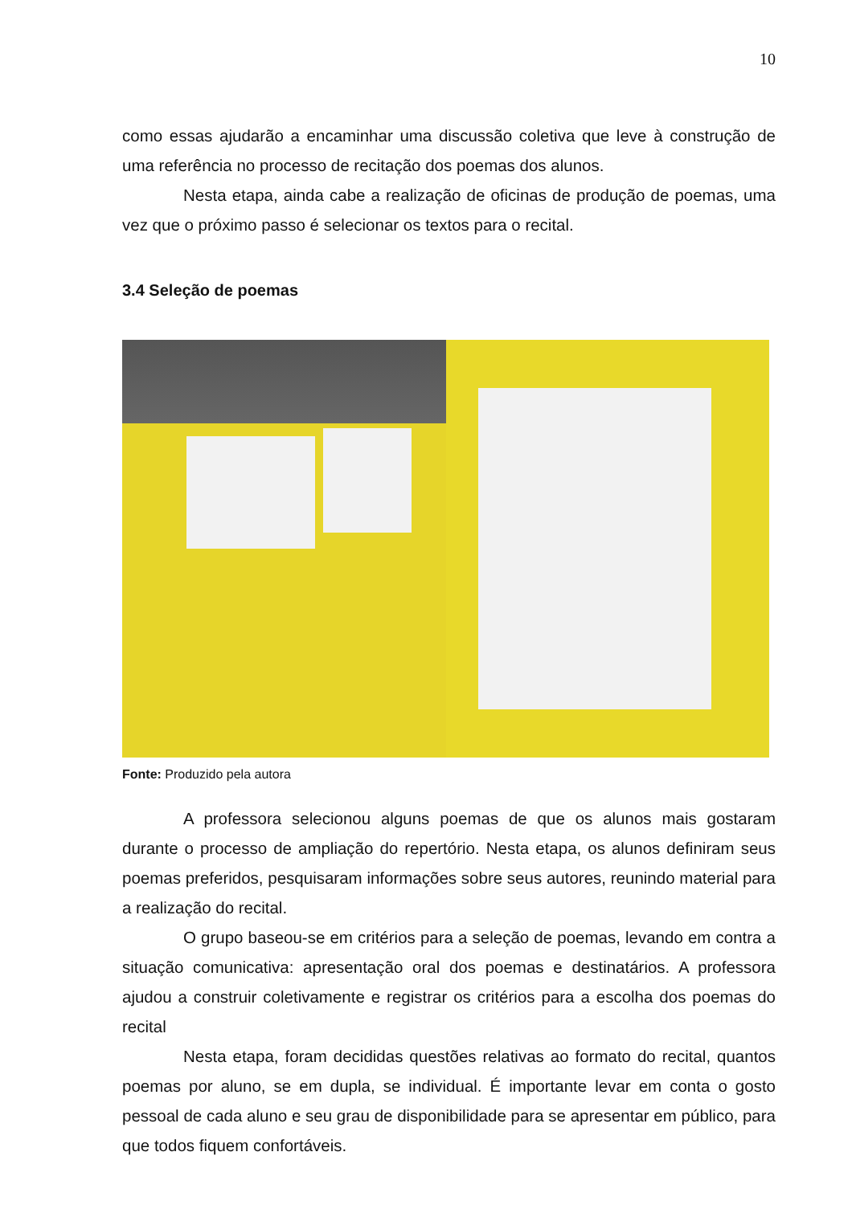10
como essas ajudarão a encaminhar uma discussão coletiva que leve à construção de uma referência no processo de recitação dos poemas dos alunos.
Nesta etapa, ainda cabe a realização de oficinas de produção de poemas, uma vez que o próximo passo é selecionar os textos para o recital.
3.4 Seleção de poemas
Fonte: Produzido pela autora
A professora selecionou alguns poemas de que os alunos mais gostaram durante o processo de ampliação do repertório. Nesta etapa, os alunos definiram seus poemas preferidos, pesquisaram informações sobre seus autores, reunindo material para a realização do recital.
O grupo baseou-se em critérios para a seleção de poemas, levando em contra a situação comunicativa: apresentação oral dos poemas e destinatários. A professora ajudou a construir coletivamente e registrar os critérios para a escolha dos poemas do recital
Nesta etapa, foram decididas questões relativas ao formato do recital, quantos poemas por aluno, se em dupla, se individual. É importante levar em conta o gosto pessoal de cada aluno e seu grau de disponibilidade para se apresentar em público, para que todos fiquem confortáveis.